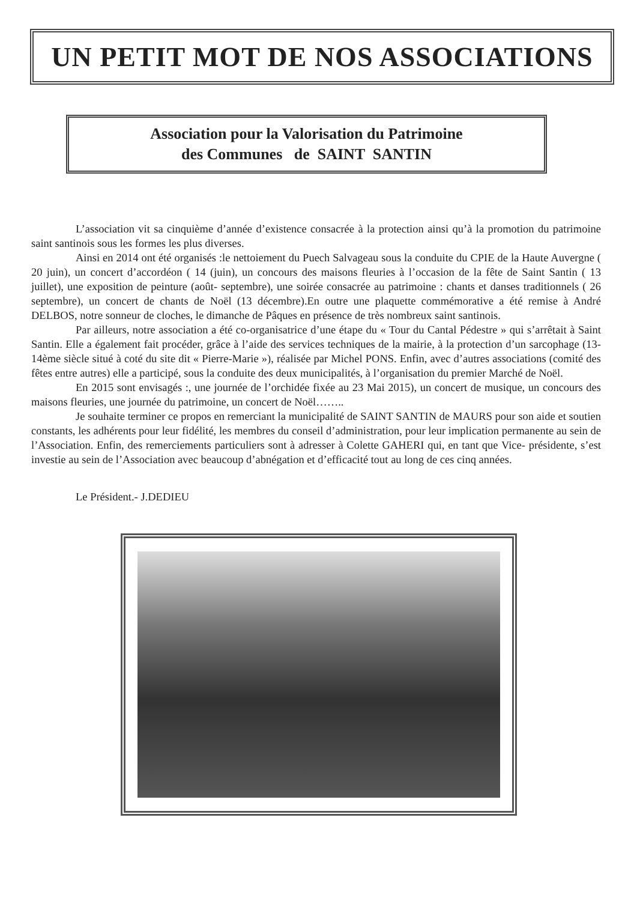UN PETIT MOT DE NOS ASSOCIATIONS
Association pour la Valorisation du Patrimoine
des Communes de SAINT SANTIN
L’association vit sa cinquième d’année d’existence consacrée à la protection ainsi qu’à la promotion du patrimoine saint santinois sous les formes les plus diverses.
Ainsi en 2014 ont été organisés :le nettoiement du Puech Salvageau sous la conduite du CPIE de la Haute Auvergne ( 20 juin), un concert d’accordéon ( 14 (juin), un concours des maisons fleuries à l’occasion de la fête de Saint Santin ( 13 juillet), une exposition de peinture (août- septembre), une soirée consacrée au patrimoine : chants et danses traditionnels ( 26 septembre), un concert de chants de Noël (13 décembre).En outre une plaquette commémorative a été remise à André DELBOS, notre sonneur de cloches, le dimanche de Pâques en présence de très nombreux saint santinois.
Par ailleurs, notre association a été co-organisatrice d’une étape du « Tour du Cantal Pédestre » qui s’arrêtait à Saint Santin. Elle a également fait procéder, grâce à l’aide des services techniques de la mairie, à la protection d’un sarcophage (13-14ème siècle situé à coté du site dit « Pierre-Marie »), réalisée par Michel PONS. Enfin, avec d’autres associations (comité des fêtes entre autres) elle a participé, sous la conduite des deux municipalités, à l’organisation du premier Marché de Noël.
En 2015 sont envisagés :, une journée de l’orchidée fixée au 23 Mai 2015), un concert de musique, un concours des maisons fleuries, une journée du patrimoine, un concert de Noël……..
Je souhaite terminer ce propos en remerciant la municipalité de SAINT SANTIN de MAURS pour son aide et soutien constants, les adhérents pour leur fidélité, les membres du conseil d’administration, pour leur implication permanente au sein de l’Association. Enfin, des remerciements particuliers sont à adresser à Colette GAHERI qui, en tant que Vice- présidente, s’est investie au sein de l’Association avec beaucoup d’abnégation et d’efficacité tout au long de ces cinq années.
Le Président.- J.DEDIEU